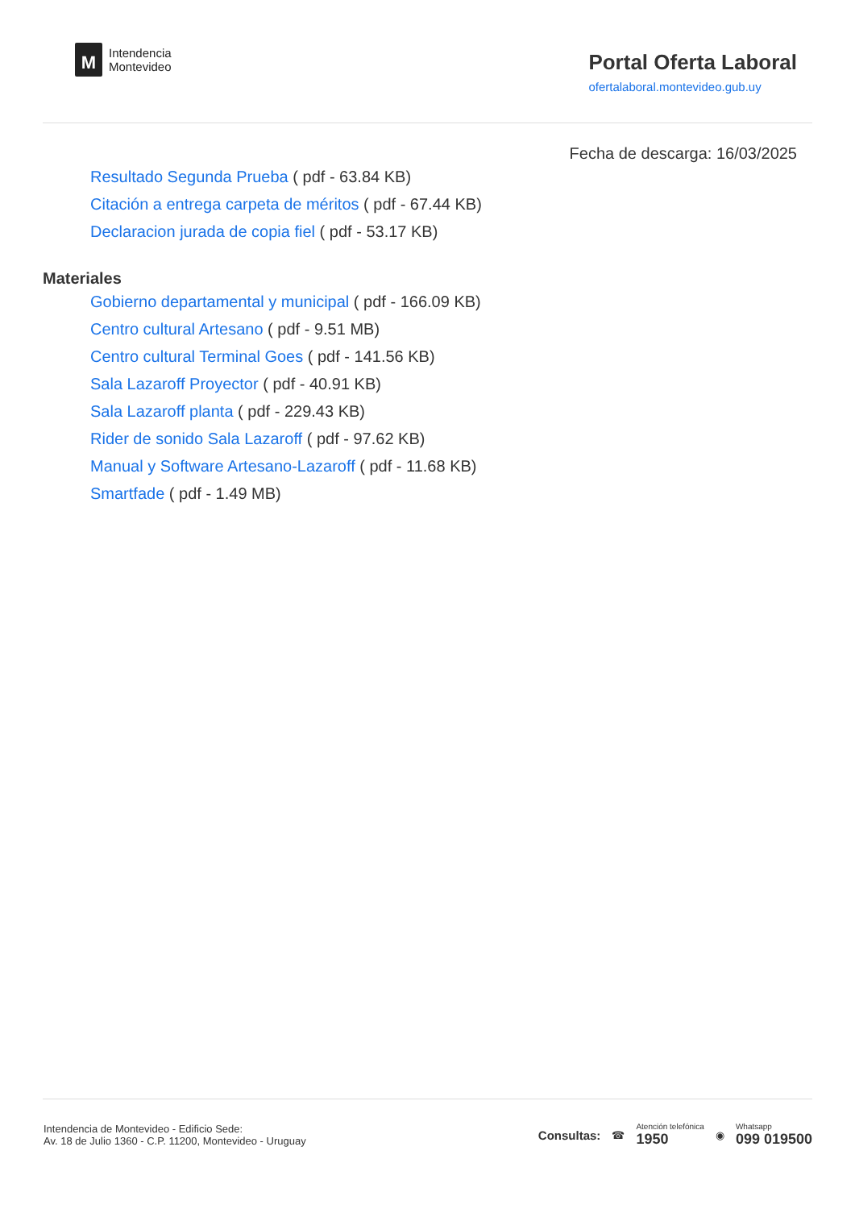M
Intendencia
Montevideo
Portal Oferta Laboral
ofertalaboral.montevideo.gub.uy
Fecha de descarga: 16/03/2025
Resultado Segunda Prueba ( pdf - 63.84 KB)
Citación a entrega carpeta de méritos ( pdf - 67.44 KB)
Declaracion jurada de copia fiel ( pdf - 53.17 KB)
Materiales
Gobierno departamental y municipal ( pdf - 166.09 KB)
Centro cultural Artesano ( pdf - 9.51 MB)
Centro cultural Terminal Goes ( pdf - 141.56 KB)
Sala Lazaroff Proyector ( pdf - 40.91 KB)
Sala Lazaroff planta ( pdf - 229.43 KB)
Rider de sonido Sala Lazaroff ( pdf - 97.62 KB)
Manual y Software Artesano-Lazaroff ( pdf - 11.68 KB)
Smartfade ( pdf - 1.49 MB)
Intendencia de Montevideo - Edificio Sede:
Av. 18 de Julio 1360 - C.P. 11200, Montevideo - Uruguay
Consultas: ☎
Atención telefónica
1950
◉
Whatsapp
099 019500